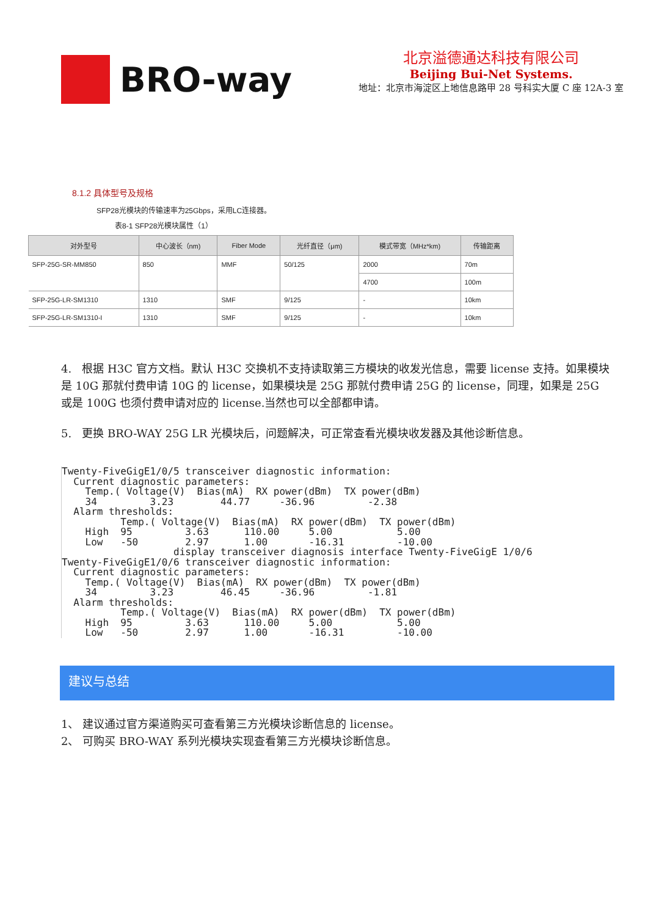BRO-way
北京溢德通达科技有限公司
Beijing Bui-Net Systems.
地址：北京市海淀区上地信息路甲 28 号科实大厦 C 座 12A-3 室
8.1.2 具体型号及规格
SFP28光模块的传输速率为25Gbps，采用LC连接器。
表8-1 SFP28光模块属性（1）
| 对外型号 | 中心波长（nm) | Fiber Mode | 光纤直径（μm) | 模式带宽（MHz*km) | 传输距离 |
| --- | --- | --- | --- | --- | --- |
| SFP-25G-SR-MM850 | 850 | MMF | 50/125 | 2000 | 70m |
| | | | | 4700 | 100m |
| SFP-25G-LR-SM1310 | 1310 | SMF | 9/125 | - | 10km |
| SFP-25G-LR-SM1310-I | 1310 | SMF | 9/125 | - | 10km |
4. 根据 H3C 官方文档。默认 H3C 交换机不支持读取第三方模块的收发光信息，需要 license 支持。如果模块是 10G 那就付费申请 10G 的 license，如果模块是 25G 那就付费申请 25G 的 license，同理，如果是 25G 或是 100G 也须付费申请对应的 license.当然也可以全部都申请。
5. 更换 BRO-WAY 25G LR 光模块后，问题解决，可正常查看光模块收发器及其他诊断信息。
Twenty-FiveGigE1/0/5 transceiver diagnostic information:
  Current diagnostic parameters:
    Temp.( Voltage(V)  Bias(mA)  RX power(dBm)  TX power(dBm)
    34         3.23        44.77     -36.96         -2.38
  Alarm thresholds:
          Temp.( Voltage(V)  Bias(mA)  RX power(dBm)  TX power(dBm)
    High  95         3.63      110.00     5.00           5.00
    Low   -50        2.97      1.00       -16.31         -10.00
                   display transceiver diagnosis interface Twenty-FiveGigE 1/0/6
Twenty-FiveGigE1/0/6 transceiver diagnostic information:
  Current diagnostic parameters:
    Temp.( Voltage(V)  Bias(mA)  RX power(dBm)  TX power(dBm)
    34         3.23        46.45     -36.96         -1.81
  Alarm thresholds:
          Temp.( Voltage(V)  Bias(mA)  RX power(dBm)  TX power(dBm)
    High  95         3.63      110.00     5.00           5.00
    Low   -50        2.97      1.00       -16.31         -10.00
建议与总结
1、 建议通过官方渠道购买可查看第三方光模块诊断信息的 license。
2、 可购买 BRO-WAY 系列光模块实现查看第三方光模块诊断信息。